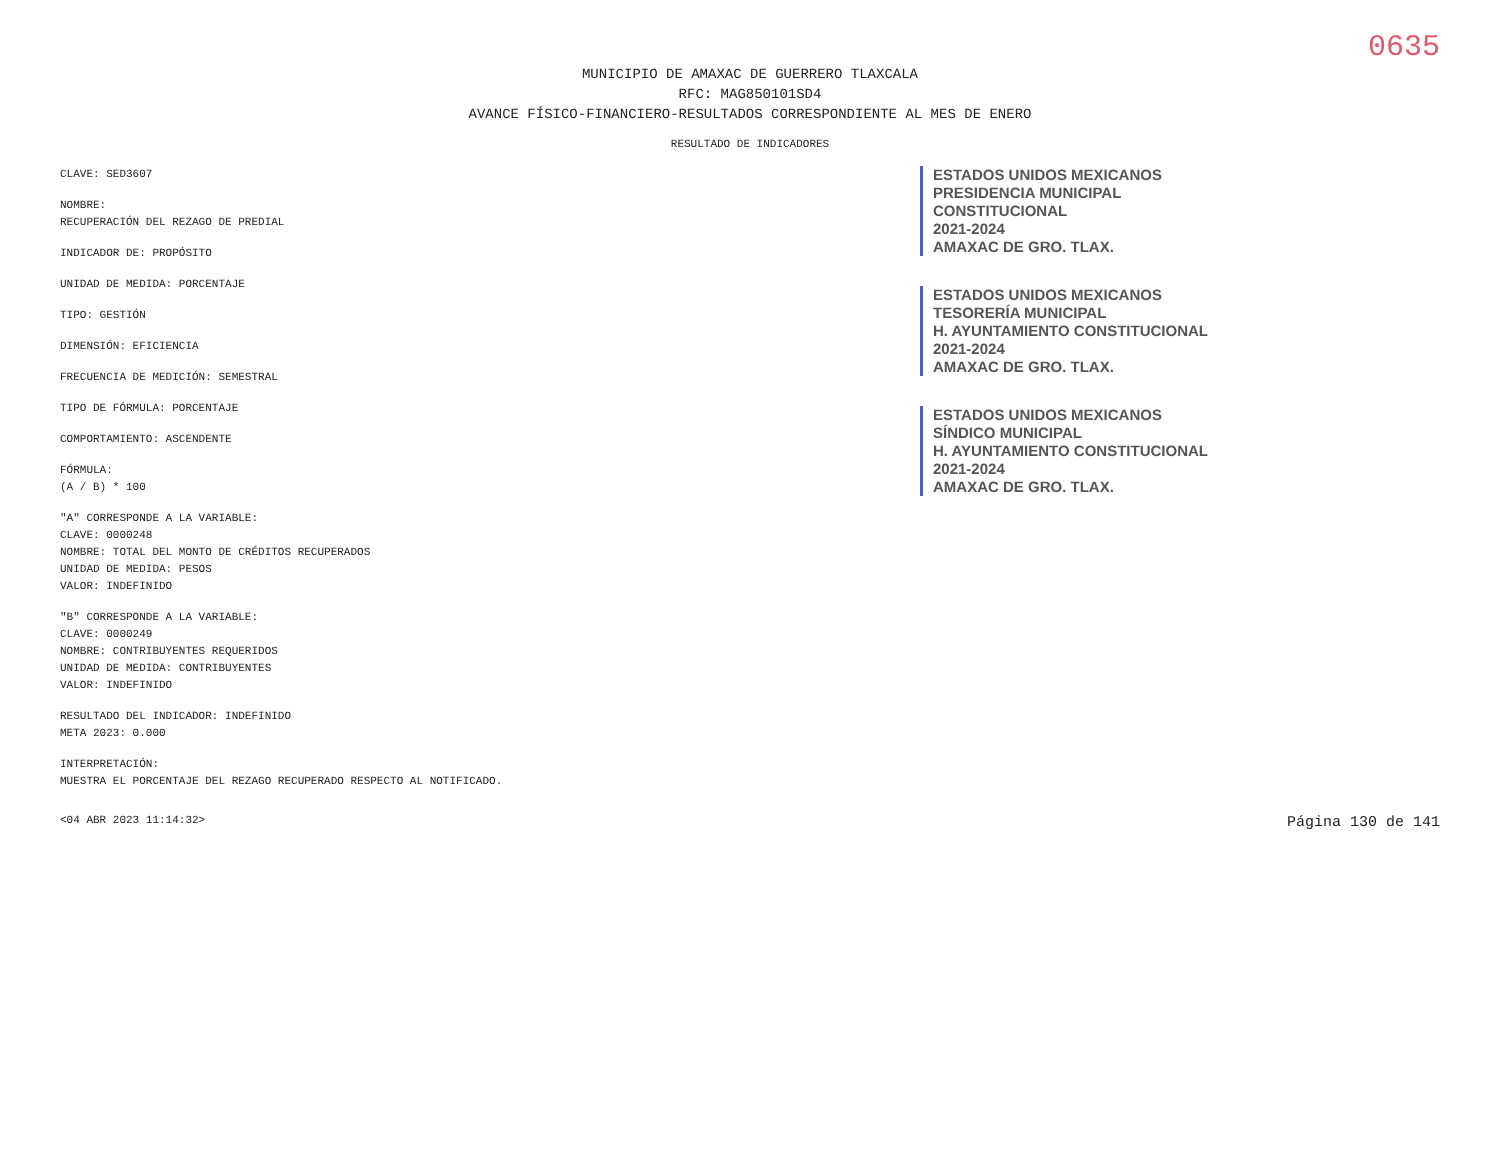0635
MUNICIPIO DE AMAXAC DE GUERRERO TLAXCALA
RFC: MAG850101SD4
AVANCE FÍSICO-FINANCIERO-RESULTADOS CORRESPONDIENTE AL MES DE ENERO
RESULTADO DE INDICADORES
CLAVE: SED3607
NOMBRE:
RECUPERACIÓN DEL REZAGO DE PREDIAL
INDICADOR DE: PROPÓSITO
UNIDAD DE MEDIDA: PORCENTAJE
TIPO: GESTIÓN
DIMENSIÓN: EFICIENCIA
FRECUENCIA DE MEDICIÓN: SEMESTRAL
TIPO DE FÓRMULA: PORCENTAJE
COMPORTAMIENTO: ASCENDENTE
FÓRMULA:
(A / B) * 100
"A" CORRESPONDE A LA VARIABLE:
CLAVE: 0000248
NOMBRE: TOTAL DEL MONTO DE CRÉDITOS RECUPERADOS
UNIDAD DE MEDIDA: PESOS
VALOR: INDEFINIDO
"B" CORRESPONDE A LA VARIABLE:
CLAVE: 0000249
NOMBRE: CONTRIBUYENTES REQUERIDOS
UNIDAD DE MEDIDA: CONTRIBUYENTES
VALOR: INDEFINIDO
RESULTADO DEL INDICADOR: INDEFINIDO
META 2023: 0.000
INTERPRETACIÓN:
MUESTRA EL PORCENTAJE DEL REZAGO RECUPERADO RESPECTO AL NOTIFICADO.
ESTADOS UNIDOS MEXICANOS
PRESIDENCIA MUNICIPAL
CONSTITUCIONAL
2021-2024
AMAXAC DE GRO. TLAX.
ESTADOS UNIDOS MEXICANOS
TESORERÍA MUNICIPAL
H. AYUNTAMIENTO CONSTITUCIONAL
2021-2024
AMAXAC DE GRO. TLAX.
ESTADOS UNIDOS MEXICANOS
SÍNDICO MUNICIPAL
H. AYUNTAMIENTO CONSTITUCIONAL
2021-2024
AMAXAC DE GRO. TLAX.
<04 ABR 2023 11:14:32> Página 130 de 141